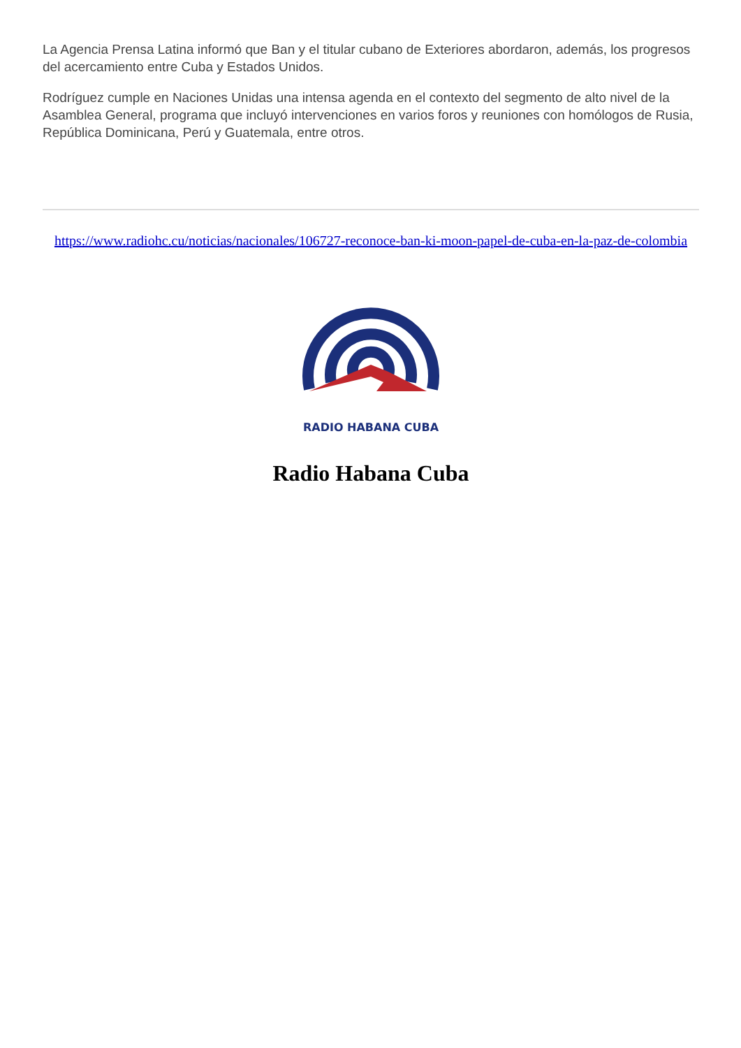La Agencia Prensa Latina informó que Ban y el titular cubano de Exteriores abordaron, además, los progresos del acercamiento entre Cuba y Estados Unidos.
Rodríguez cumple en Naciones Unidas una intensa agenda en el contexto del segmento de alto nivel de la Asamblea General, programa que incluyó intervenciones en varios foros y reuniones con homólogos de Rusia, República Dominicana, Perú y Guatemala, entre otros.
https://www.radiohc.cu/noticias/nacionales/106727-reconoce-ban-ki-moon-papel-de-cuba-en-la-paz-de-colombia
RADIO HABANA CUBA
Radio Habana Cuba